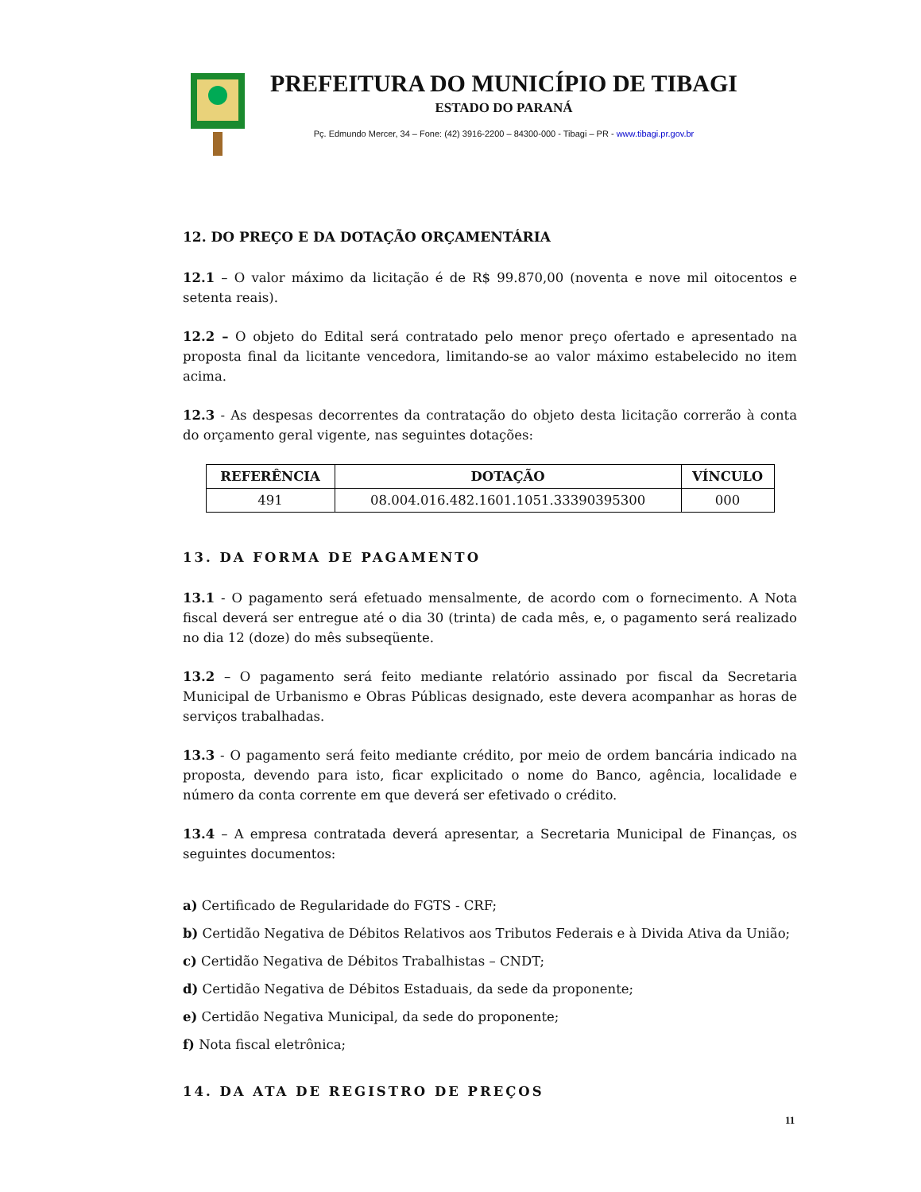PREFEITURA DO MUNICÍPIO DE TIBAGI
ESTADO DO PARANÁ
Pç. Edmundo Mercer, 34 – Fone: (42) 3916-2200 – 84300-000 - Tibagi – PR - www.tibagi.pr.gov.br
12. DO PREÇO E DA DOTAÇÃO ORÇAMENTÁRIA
12.1 – O valor máximo da licitação é de R$ 99.870,00 (noventa e nove mil oitocentos e setenta reais).
12.2 – O objeto do Edital será contratado pelo menor preço ofertado e apresentado na proposta final da licitante vencedora, limitando-se ao valor máximo estabelecido no item acima.
12.3 - As despesas decorrentes da contratação do objeto desta licitação correrão à conta do orçamento geral vigente, nas seguintes dotações:
| REFERÊNCIA | DOTAÇÃO | VÍNCULO |
| --- | --- | --- |
| 491 | 08.004.016.482.1601.1051.33390395300 | 000 |
13. DA FORMA DE PAGAMENTO
13.1 - O pagamento será efetuado mensalmente, de acordo com o fornecimento. A Nota fiscal deverá ser entregue até o dia 30 (trinta) de cada mês, e, o pagamento será realizado no dia 12 (doze) do mês subseqüente.
13.2 – O pagamento será feito mediante relatório assinado por fiscal da Secretaria Municipal de Urbanismo e Obras Públicas designado, este devera acompanhar as horas de serviços trabalhadas.
13.3 - O pagamento será feito mediante crédito, por meio de ordem bancária indicado na proposta, devendo para isto, ficar explicitado o nome do Banco, agência, localidade e número da conta corrente em que deverá ser efetivado o crédito.
13.4 – A empresa contratada deverá apresentar, a Secretaria Municipal de Finanças, os seguintes documentos:
a) Certificado de Regularidade do FGTS - CRF;
b) Certidão Negativa de Débitos Relativos aos Tributos Federais e à Divida Ativa da União;
c) Certidão Negativa de Débitos Trabalhistas – CNDT;
d) Certidão Negativa de Débitos Estaduais, da sede da proponente;
e) Certidão Negativa Municipal, da sede do proponente;
f) Nota fiscal eletrônica;
14. DA ATA DE REGISTRO DE PREÇOS
11